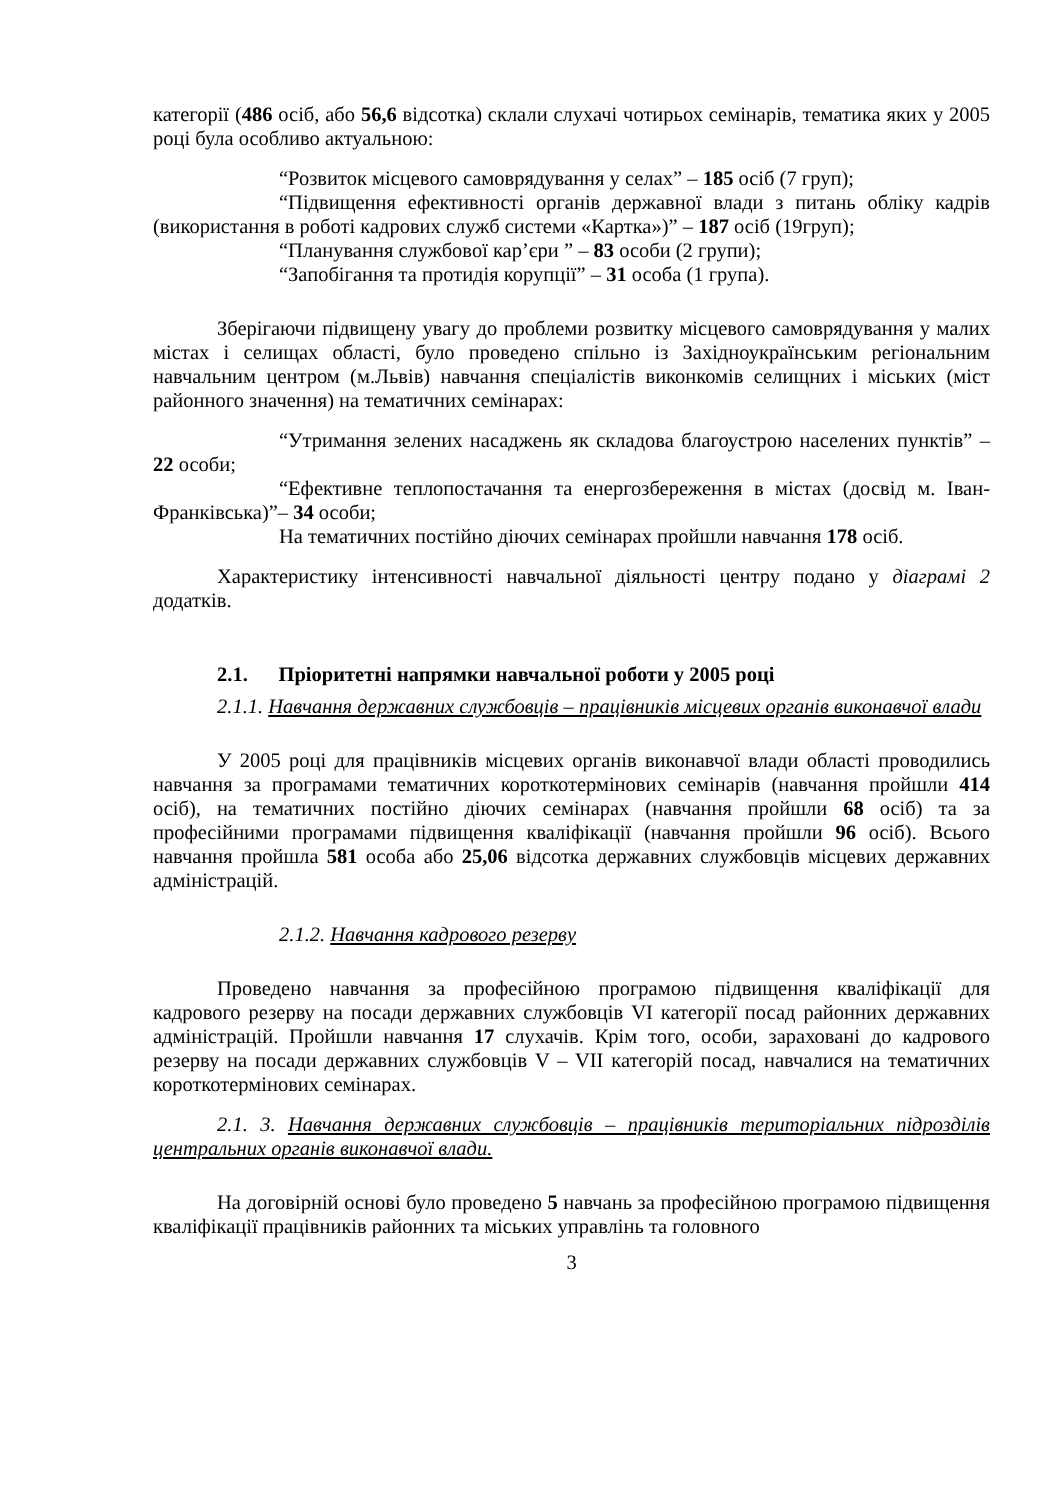категорії (486 осіб, або 56,6 відсотка) склали слухачі чотирьох семінарів, тематика яких у 2005 році була особливо актуальною:
“Розвиток місцевого самоврядування у селах” – 185 осіб (7 груп);
“Підвищення ефективності органів державної влади з питань обліку кадрів (використання в роботі кадрових служб системи «Картка»)” – 187 осіб (19груп);
“Планування службової кар’єри ” – 83 особи (2 групи);
“Запобігання та протидія корупції” – 31 особа (1 група).
Зберігаючи підвищену увагу до проблеми розвитку місцевого самоврядування у малих містах і селищах області, було проведено спільно із Західноукраїнським регіональним навчальним центром (м.Львів) навчання спеціалістів виконкомів селищних і міських (міст районного значення) на тематичних семінарах:
“Утримання зелених насаджень як складова благоустрою населених пунктів” – 22 особи;
“Ефективне теплопостачання та енергозбереження в містах (досвід м. Іван-Франківська)”– 34 особи;
На тематичних постійно діючих семінарах пройшли навчання 178 осіб.
Характеристику інтенсивності навчальної діяльності центру подано у діаграмі 2 додатків.
2.1. Пріоритетні напрямки навчальної роботи у 2005 році
2.1.1. Навчання державних службовців – працівників місцевих органів виконавчої влади
У 2005 році для працівників місцевих органів виконавчої влади області проводились навчання за програмами тематичних короткотермінових семінарів (навчання пройшли 414 осіб), на тематичних постійно діючих семінарах (навчання пройшли 68 осіб) та за професійними програмами підвищення кваліфікації (навчання пройшли 96 осіб). Всього навчання пройшла 581 особа або 25,06 відсотка державних службовців місцевих державних адміністрацій.
2.1.2. Навчання кадрового резерву
Проведено навчання за професійною програмою підвищення кваліфікації для кадрового резерву на посади державних службовців VI категорії посад районних державних адміністрацій. Пройшли навчання 17 слухачів. Крім того, особи, зараховані до кадрового резерву на посади державних службовців V – VII категорій посад, навчалися на тематичних короткотермінових семінарах.
2.1. 3. Навчання державних службовців – працівників територіальних підрозділів центральних органів виконавчої влади.
На договірній основі було проведено 5 навчань за професійною програмою підвищення кваліфікації працівників районних та міських управлінь та головного
3